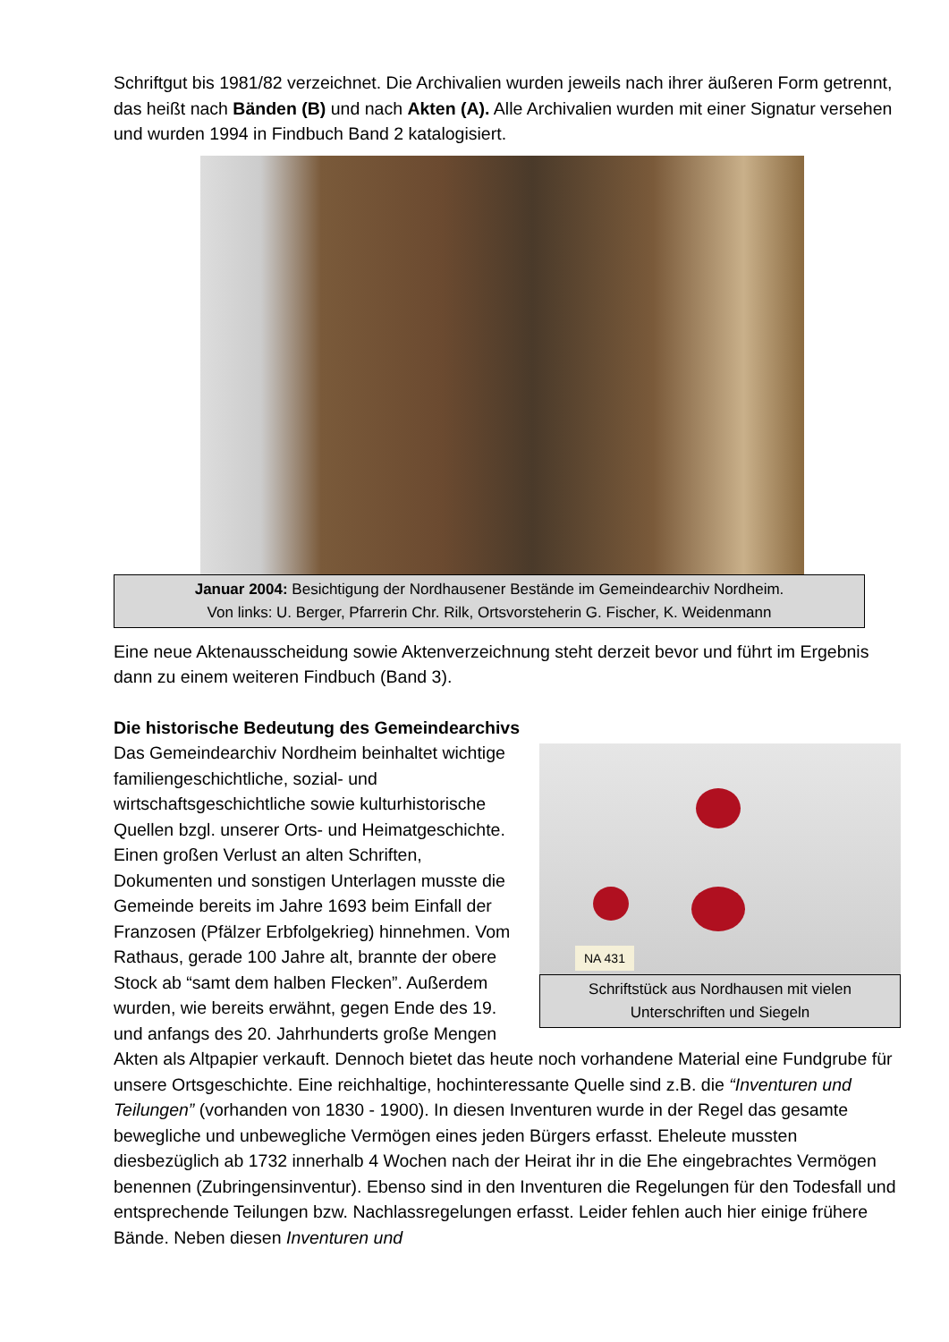Schriftgut bis 1981/82 verzeichnet. Die Archivalien wurden jeweils nach ihrer äußeren Form getrennt, das heißt nach Bänden (B) und nach Akten (A). Alle Archivalien wurden mit einer Signatur versehen und wurden 1994 in Findbuch Band 2 katalogisiert.
Januar 2004: Besichtigung der Nordhausener Bestände im Gemeindearchiv Nordheim.
Von links: U. Berger, Pfarrerin Chr. Rilk, Ortsvorsteherin G. Fischer, K. Weidenmann
Eine neue Aktenausscheidung sowie Aktenverzeichnung steht derzeit bevor und führt im Ergebnis dann zu einem weiteren Findbuch (Band 3).
Die historische Bedeutung des Gemeindearchivs
NA 431
Schriftstück aus Nordhausen mit vielen Unterschriften und Siegeln
Das Gemeindearchiv Nordheim beinhaltet wichtige familiengeschichtliche, sozial- und wirtschaftsgeschichtliche sowie kulturhistorische Quellen bzgl. unserer Orts- und Heimatgeschichte. Einen großen Verlust an alten Schriften, Dokumenten und sonstigen Unterlagen musste die Gemeinde bereits im Jahre 1693 beim Einfall der Franzosen (Pfälzer Erbfolgekrieg) hinnehmen. Vom Rathaus, gerade 100 Jahre alt, brannte der obere Stock ab “samt dem halben Flecken”. Außerdem wurden, wie bereits erwähnt, gegen Ende des 19. und anfangs des 20. Jahrhunderts große Mengen Akten als Altpapier verkauft. Dennoch bietet das heute noch vorhandene Material eine Fundgrube für unsere Ortsgeschichte. Eine reichhaltige, hochinteressante Quelle sind z.B. die “Inventuren und Teilungen” (vorhanden von 1830 - 1900). In diesen Inventuren wurde in der Regel das gesamte bewegliche und unbewegliche Vermögen eines jeden Bürgers erfasst. Eheleute mussten diesbezüglich ab 1732 innerhalb 4 Wochen nach der Heirat ihr in die Ehe eingebrachtes Vermögen benennen (Zubringensinventur). Ebenso sind in den Inventuren die Regelungen für den Todesfall und entsprechende Teilungen bzw. Nachlassregelungen erfasst. Leider fehlen auch hier einige frühere Bände. Neben diesen Inventuren und